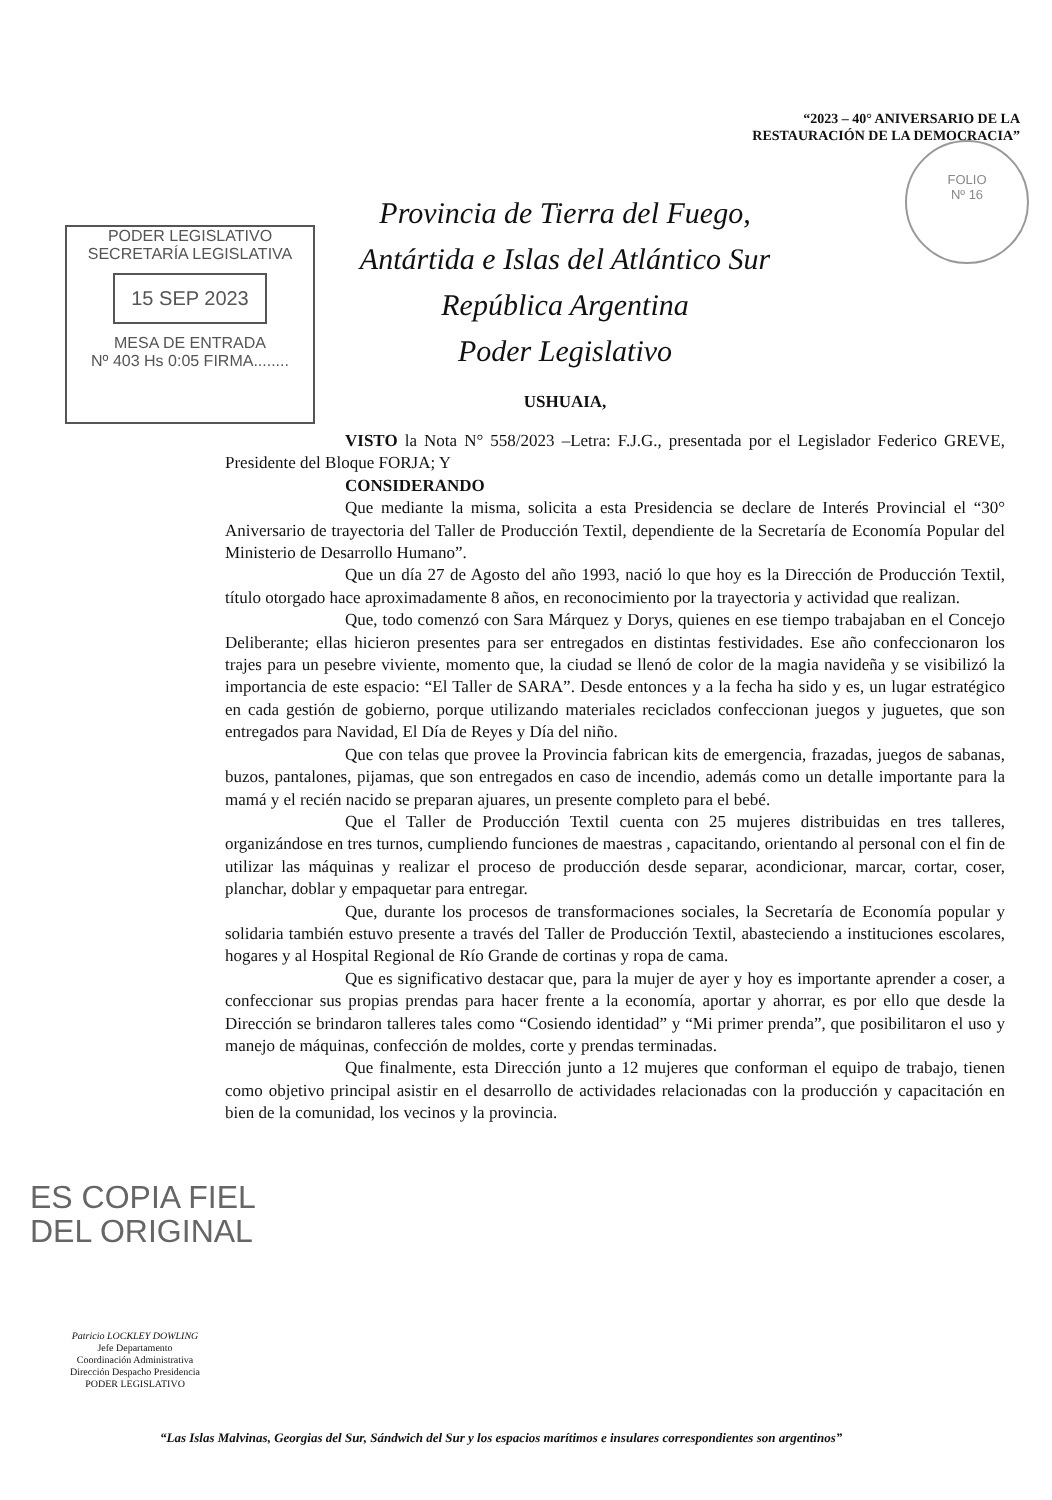“2023 – 40° ANIVERSARIO DE LA RESTAURACIÓN DE LA DEMOCRACIA”
FOLIO
Nº 16
PODER LEGISLATIVO
SECRETARÍA LEGISLATIVA
15 SEP 2023
MESA DE ENTRADA
Nº 403 Hs 0:05 FIRMA........
Provincia de Tierra del Fuego,
Antártida e Islas del Atlántico Sur
República Argentina
Poder Legislativo
USHUAIA,
VISTO la Nota N° 558/2023 –Letra: F.J.G., presentada por el Legislador Federico GREVE, Presidente del Bloque FORJA; Y
CONSIDERANDO
Que mediante la misma, solicita a esta Presidencia se declare de Interés Provincial el “30° Aniversario de trayectoria del Taller de Producción Textil, dependiente de la Secretaría de Economía Popular del Ministerio de Desarrollo Humano”.
Que un día 27 de Agosto del año 1993, nació lo que hoy es la Dirección de Producción Textil, título otorgado hace aproximadamente 8 años, en reconocimiento por la trayectoria y actividad que realizan.
Que, todo comenzó con Sara Márquez y Dorys, quienes en ese tiempo trabajaban en el Concejo Deliberante; ellas hicieron presentes para ser entregados en distintas festividades. Ese año confeccionaron los trajes para un pesebre viviente, momento que, la ciudad se llenó de color de la magia navideña y se visibilizó la importancia de este espacio: “El Taller de SARA”. Desde entonces y a la fecha ha sido y es, un lugar estratégico en cada gestión de gobierno, porque utilizando materiales reciclados confeccionan juegos y juguetes, que son entregados para Navidad, El Día de Reyes y Día del niño.
Que con telas que provee la Provincia fabrican kits de emergencia, frazadas, juegos de sabanas, buzos, pantalones, pijamas, que son entregados en caso de incendio, además como un detalle importante para la mamá y el recién nacido se preparan ajuares, un presente completo para el bebé.
Que el Taller de Producción Textil cuenta con 25 mujeres distribuidas en tres talleres, organizándose en tres turnos, cumpliendo funciones de maestras , capacitando, orientando al personal con el fin de utilizar las máquinas y realizar el proceso de producción desde separar, acondicionar, marcar, cortar, coser, planchar, doblar y empaquetar para entregar.
Que, durante los procesos de transformaciones sociales, la Secretaría de Economía popular y solidaria también estuvo presente a través del Taller de Producción Textil, abasteciendo a instituciones escolares, hogares y al Hospital Regional de Río Grande de cortinas y ropa de cama.
Que es significativo destacar que, para la mujer de ayer y hoy es importante aprender a coser, a confeccionar sus propias prendas para hacer frente a la economía, aportar y ahorrar, es por ello que desde la Dirección se brindaron talleres tales como “Cosiendo identidad” y “Mi primer prenda”, que posibilitaron el uso y manejo de máquinas, confección de moldes, corte y prendas terminadas.
Que finalmente, esta Dirección junto a 12 mujeres que conforman el equipo de trabajo, tienen como objetivo principal asistir en el desarrollo de actividades relacionadas con la producción y capacitación en bien de la comunidad, los vecinos y la provincia.
ES COPIA FIEL
DEL ORIGINAL
Patricio LOCKLEY DOWLING
Jefe Departamento
Coordinación Administrativa
Dirección Despacho Presidencia
PODER LEGISLATIVO
“Las Islas Malvinas, Georgias del Sur, Sándwich del Sur y los espacios marítimos e insulares correspondientes son argentinos”